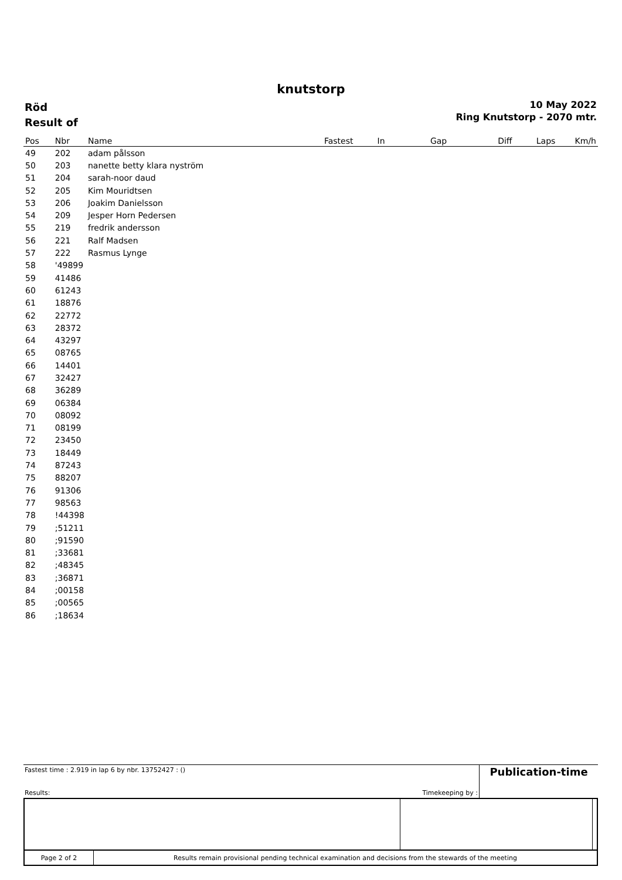knutstorp
Röd
Result of
10 May 2022
Ring Knutstorp - 2070 mtr.
| Pos | Nbr | Name | Fastest | In | Gap | Diff | Laps | Km/h |
| --- | --- | --- | --- | --- | --- | --- | --- | --- |
| 49 | 202 | adam pålsson | | | | | | |
| 50 | 203 | nanette betty klara nyström | | | | | | |
| 51 | 204 | sarah-noor daud | | | | | | |
| 52 | 205 | Kim Mouridtsen | | | | | | |
| 53 | 206 | Joakim Danielsson | | | | | | |
| 54 | 209 | Jesper Horn Pedersen | | | | | | |
| 55 | 219 | fredrik andersson | | | | | | |
| 56 | 221 | Ralf Madsen | | | | | | |
| 57 | 222 | Rasmus Lynge | | | | | | |
| 58 | '49899 | | | | | | | |
| 59 | 41486 | | | | | | | |
| 60 | 61243 | | | | | | | |
| 61 | 18876 | | | | | | | |
| 62 | 22772 | | | | | | | |
| 63 | 28372 | | | | | | | |
| 64 | 43297 | | | | | | | |
| 65 | 08765 | | | | | | | |
| 66 | 14401 | | | | | | | |
| 67 | 32427 | | | | | | | |
| 68 | 36289 | | | | | | | |
| 69 | 06384 | | | | | | | |
| 70 | 08092 | | | | | | | |
| 71 | 08199 | | | | | | | |
| 72 | 23450 | | | | | | | |
| 73 | 18449 | | | | | | | |
| 74 | 87243 | | | | | | | |
| 75 | 88207 | | | | | | | |
| 76 | 91306 | | | | | | | |
| 77 | 98563 | | | | | | | |
| 78 | !44398 | | | | | | | |
| 79 | ;51211 | | | | | | | |
| 80 | ;91590 | | | | | | | |
| 81 | ;33681 | | | | | | | |
| 82 | ;48345 | | | | | | | |
| 83 | ;36871 | | | | | | | |
| 84 | ;00158 | | | | | | | |
| 85 | ;00565 | | | | | | | |
| 86 | ;18634 | | | | | | | |
| Fastest time : 2.919 in lap 6 by nbr. 13752427 : () Results: | Timekeeping by : | Publication-time |
| Page 2 of 2 | Results remain provisional pending technical examination and decisions from the stewards of the meeting | | |